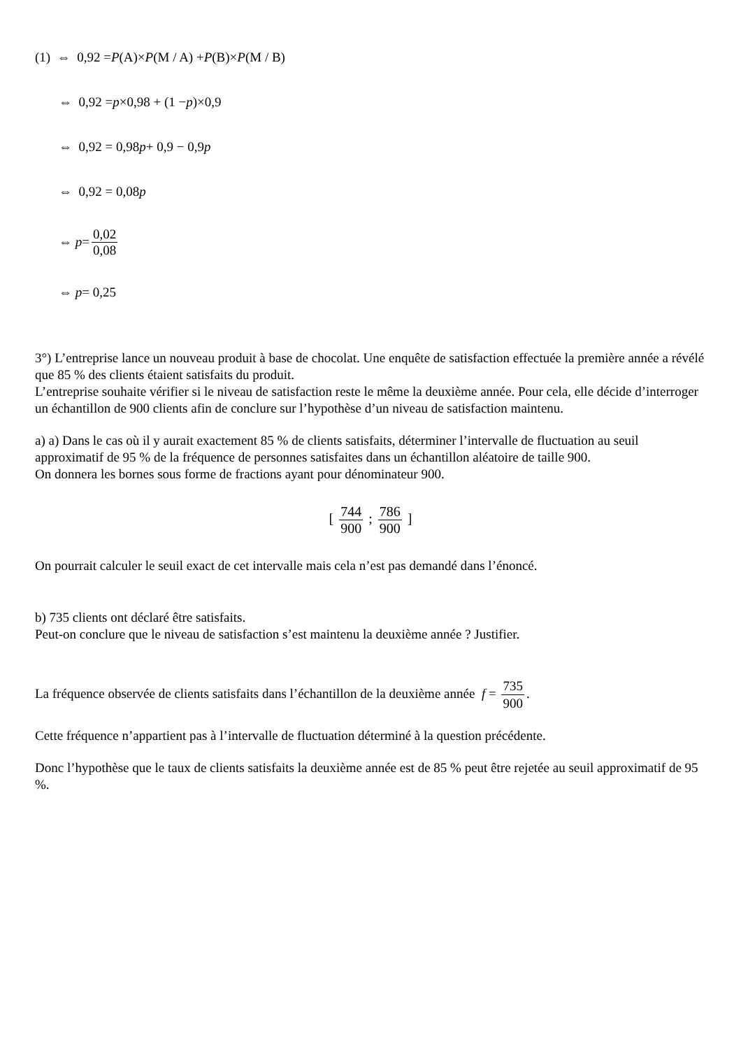(1) ⇔ 0,92 = P (A)× P (M / A) + P (B)× P (M / B)
⇔ 0,92 = p ×0,98 + (1 − p)×0,9
⇔ 0,92 = 0,98 p + 0,9 − 0,9 p
⇔ 0,92 = 0,08 p
⇔ p = 0,02 0,08
⇔ p = 0,25
3°) L’entreprise lance un nouveau produit à base de chocolat. Une enquête de satisfaction effectuée la première année a révélé que 85 % des clients étaient satisfaits du produit.
L’entreprise souhaite vérifier si le niveau de satisfaction reste le même la deuxième année. Pour cela, elle décide d’interroger un échantillon de 900 clients afin de conclure sur l’hypothèse d’un niveau de satisfaction maintenu.
a) a) Dans le cas où il y aurait exactement 85 % de clients satisfaits, déterminer l’intervalle de fluctuation au seuil approximatif de 95 % de la fréquence de personnes satisfaites dans un échantillon aléatoire de taille 900.
On donnera les bornes sous forme de fractions ayant pour dénominateur 900.
[ 744 900 ; 786 900 ]
On pourrait calculer le seuil exact de cet intervalle mais cela n’est pas demandé dans l’énoncé.
b) 735 clients ont déclaré être satisfaits.
Peut-on conclure que le niveau de satisfaction s’est maintenu la deuxième année ? Justifier.
La fréquence observée de clients satisfaits dans l’échantillon de la deuxième année f = 735 900.
Cette fréquence n’appartient pas à l’intervalle de fluctuation déterminé à la question précédente.
Donc l’hypothèse que le taux de clients satisfaits la deuxième année est de 85 % peut être rejetée au seuil approximatif de 95 %.